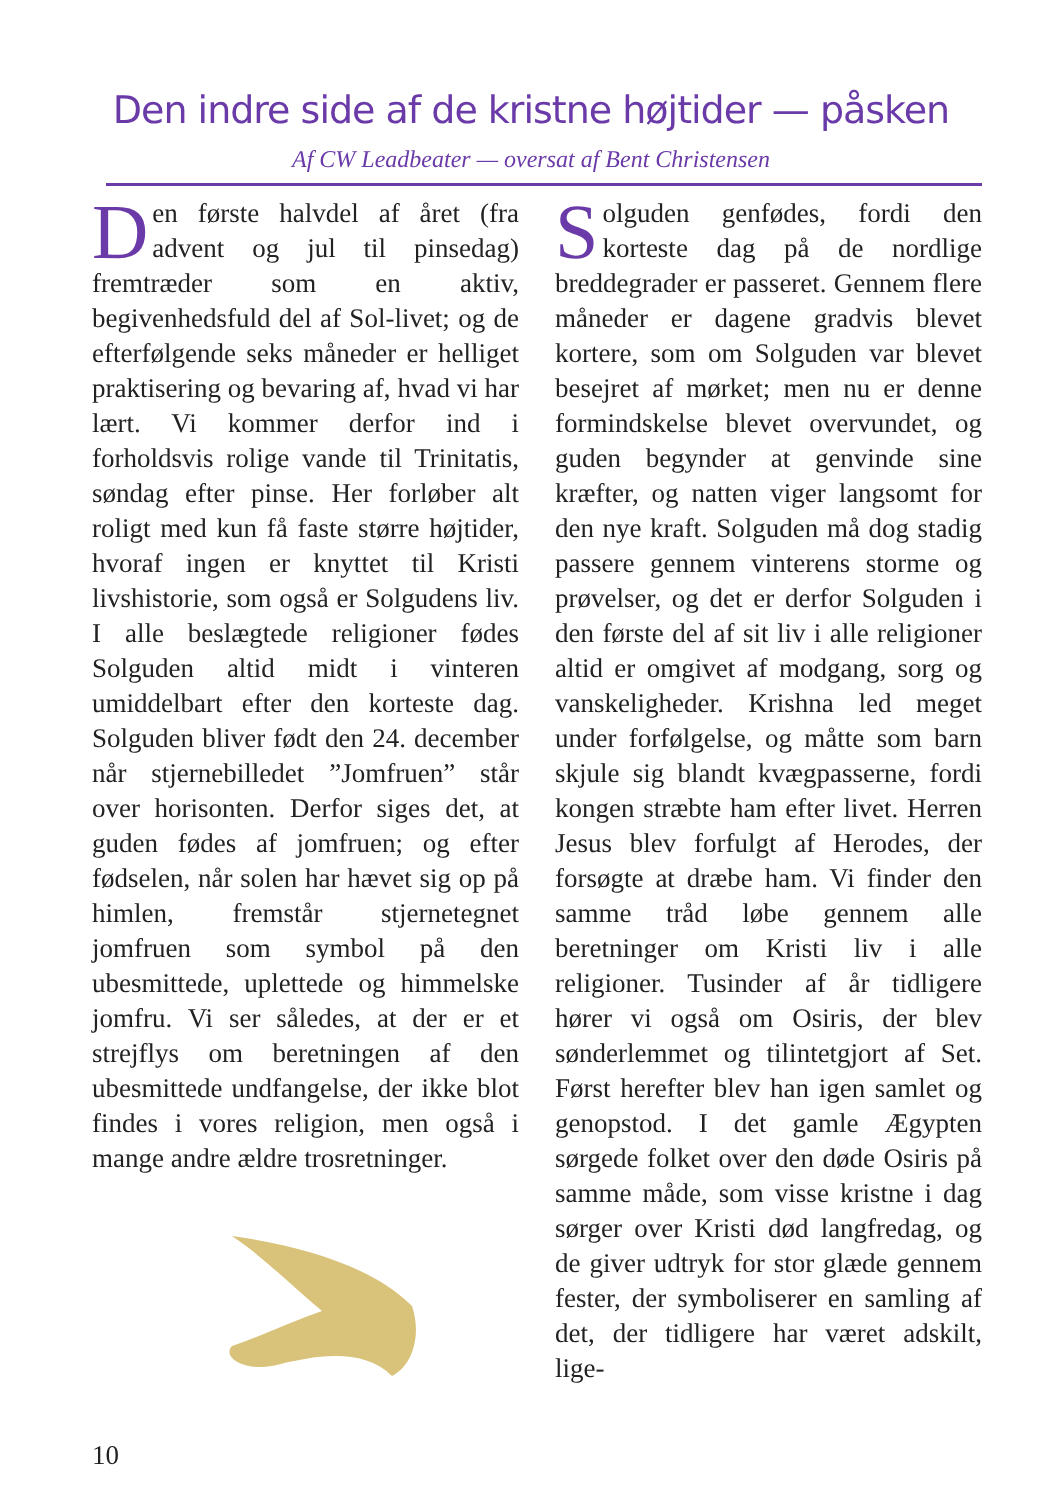Den indre side af de kristne højtider — påsken
Af CW Leadbeater — oversat af Bent Christensen
Den første halvdel af året (fra advent og jul til pinsedag) fremtræder som en aktiv, begivenhedsfuld del af Sol-livet; og de efterfølgende seks måneder er helliget praktisering og bevaring af, hvad vi har lært. Vi kommer derfor ind i forholdsvis rolige vande til Trinitatis, søndag efter pinse. Her forløber alt roligt med kun få faste større højtider, hvoraf ingen er knyttet til Kristi livshistorie, som også er Solgudens liv. I alle beslægtede religioner fødes Solguden altid midt i vinteren umiddelbart efter den korteste dag. Solguden bliver født den 24. december når stjernebilledet ”Jomfruen” står over horisonten. Derfor siges det, at guden fødes af jomfruen; og efter fødselen, når solen har hævet sig op på himlen, fremstår stjernetegnet jomfruen som symbol på den ubesmittede, uplettede og himmelske jomfru. Vi ser således, at der er et strejflys om beretningen af den ubesmittede undfangelse, der ikke blot findes i vores religion, men også i mange andre ældre trosretninger.
Solguden genfødes, fordi den korteste dag på de nordlige breddegrader er passeret. Gennem flere måneder er dagene gradvis blevet kortere, som om Solguden var blevet besejret af mørket; men nu er denne formindskelse blevet overvundet, og guden begynder at genvinde sine kræfter, og natten viger langsomt for den nye kraft. Solguden må dog stadig passere gennem vinterens storme og prøvelser, og det er derfor Solguden i den første del af sit liv i alle religioner altid er omgivet af modgang, sorg og vanskeligheder. Krishna led meget under forfølgelse, og måtte som barn skjule sig blandt kvægpasserne, fordi kongen stræbte ham efter livet. Herren Jesus blev forfulgt af Herodes, der forsøgte at dræbe ham. Vi finder den samme tråd løbe gennem alle beretninger om Kristi liv i alle religioner. Tusinder af år tidligere hører vi også om Osiris, der blev sønderlemmet og tilintetgjort af Set. Først herefter blev han igen samlet og genopstod. I det gamle Ægypten sørgede folket over den døde Osiris på samme måde, som visse kristne i dag sørger over Kristi død langfredag, og de giver udtryk for stor glæde gennem fester, der symboliserer en samling af det, der tidligere har været adskilt, lige-
10